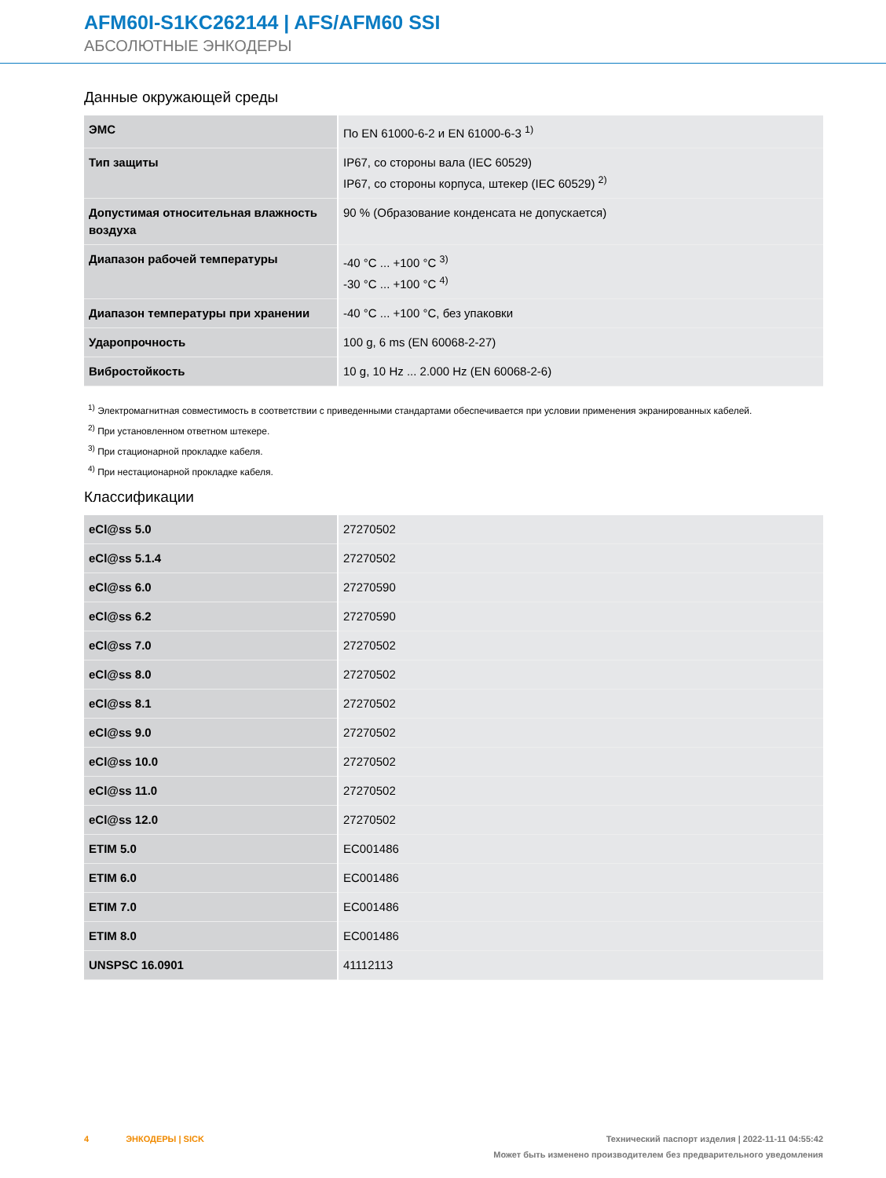AFM60I-S1KC262144 | AFS/AFM60 SSI
АБСОЛЮТНЫЕ ЭНКОДЕРЫ
Данные окружающей среды
| ЭМС | По EN 61000-6-2 и EN 61000-6-3 <sup>1)</sup> |
| Тип защиты | IP67, со стороны вала (IEC 60529) IP67, со стороны корпуса, штекер (IEC 60529) <sup>2)</sup> |
| Допустимая относительная влажность воздуха | 90 % (Образование конденсата не допускается) |
| Диапазон рабочей температуры | -40 °C ... +100 °C <sup>3)</sup> -30 °C ... +100 °C <sup>4)</sup> |
| Диапазон температуры при хранении | -40 °C ... +100 °C, без упаковки |
| Ударопрочность | 100 g, 6 ms (EN 60068-2-27) |
| Вибростойкость | 10 g, 10 Hz ... 2.000 Hz (EN 60068-2-6) |
<sup>1)</sup> Электромагнитная совместимость в соответствии с приведенными стандартами обеспечивается при условии применения экранированных кабелей.
<sup>2)</sup> При установленном ответном штекере.
<sup>3)</sup> При стационарной прокладке кабеля.
<sup>4)</sup> При нестационарной прокладке кабеля.
Классификации
| eCl@ss 5.0 | 27270502 |
| eCl@ss 5.1.4 | 27270502 |
| eCl@ss 6.0 | 27270590 |
| eCl@ss 6.2 | 27270590 |
| eCl@ss 7.0 | 27270502 |
| eCl@ss 8.0 | 27270502 |
| eCl@ss 8.1 | 27270502 |
| eCl@ss 9.0 | 27270502 |
| eCl@ss 10.0 | 27270502 |
| eCl@ss 11.0 | 27270502 |
| eCl@ss 12.0 | 27270502 |
| ETIM 5.0 | EC001486 |
| ETIM 6.0 | EC001486 |
| ETIM 7.0 | EC001486 |
| ETIM 8.0 | EC001486 |
| UNSPSC 16.0901 | 41112113 |
4 ЭНКОДЕРЫ | SICK
Технический паспорт изделия | 2022-11-11 04:55:42
Может быть изменено производителем без предварительного уведомления